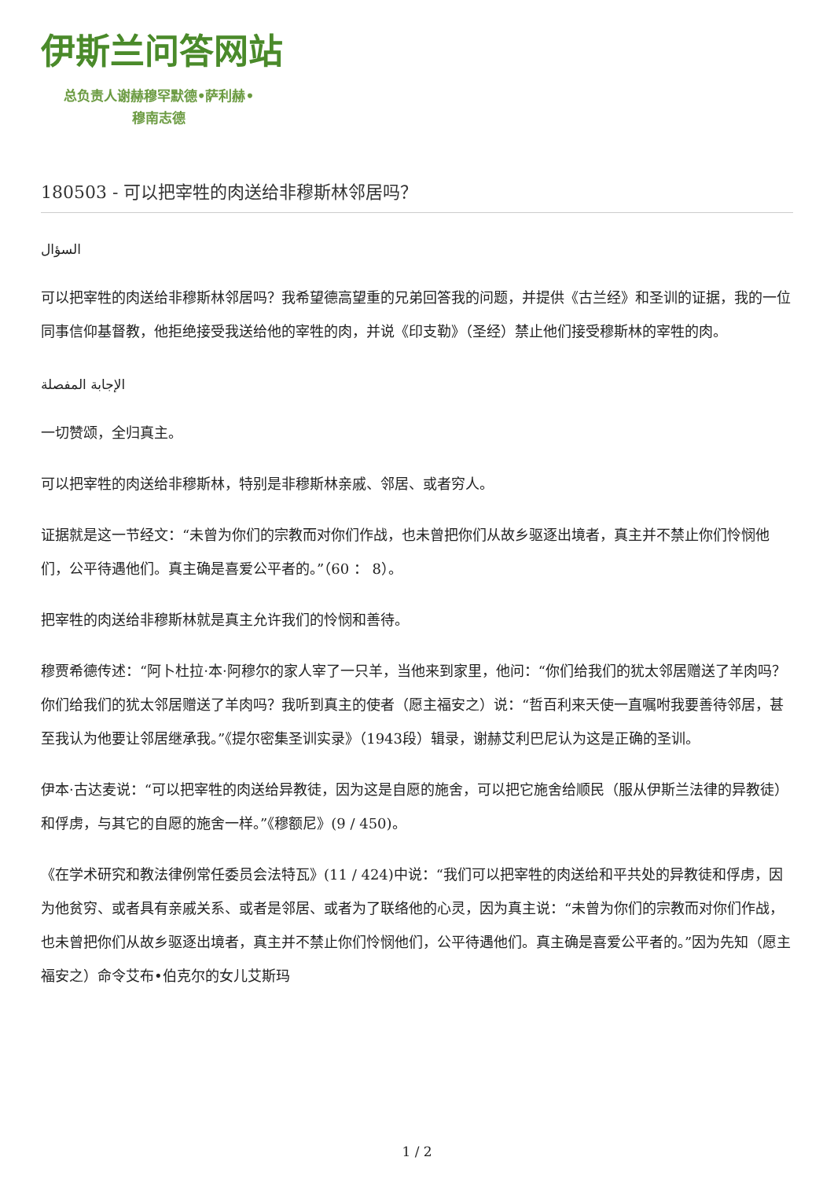伊斯兰问答网站
总负责人谢赫穆罕默德•萨利赫•
穆南志德
180503 - 可以把宰牲的肉送给非穆斯林邻居吗？
السؤال
可以把宰牲的肉送给非穆斯林邻居吗？我希望德高望重的兄弟回答我的问题，并提供《古兰经》和圣训的证据，我的一位同事信仰基督教，他拒绝接受我送给他的宰牲的肉，并说《印支勒》（圣经）禁止他们接受穆斯林的宰牲的肉。
الإجابة المفصلة
一切赞颂，全归真主。
可以把宰牲的肉送给非穆斯林，特别是非穆斯林亲戚、邻居、或者穷人。
证据就是这一节经文：“未曾为你们的宗教而对你们作战，也未曾把你们从故乡驱逐出境者，真主并不禁止你们怜悯他们，公平待遇他们。真主确是喜爱公平者的。”（60 ： 8）。
把宰牲的肉送给非穆斯林就是真主允许我们的怜悯和善待。
穆贾希德传述：“阿卜杜拉·本·阿穆尔的家人宰了一只羊，当他来到家里，他问：“你们给我们的犹太邻居赠送了羊肉吗？你们给我们的犹太邻居赠送了羊肉吗？我听到真主的使者（愿主福安之）说：“哲百利来天使一直嘱咐我要善待邻居，甚至我认为他要让邻居继承我。”《提尔密集圣训实录》（1943段）辑录，谢赫艾利巴尼认为这是正确的圣训。
伊本·古达麦说：“可以把宰牲的肉送给异教徒，因为这是自愿的施舍，可以把它施舍给顺民（服从伊斯兰法律的异教徒）和俘虏，与其它的自愿的施舍一样。”《穆额尼》(9 / 450)。
《在学术研究和教法律例常任委员会法特瓦》(11 / 424)中说：“我们可以把宰牲的肉送给和平共处的异教徒和俘虏，因为他贫穷、或者具有亲戚关系、或者是邻居、或者为了联络他的心灵，因为真主说：“未曾为你们的宗教而对你们作战，也未曾把你们从故乡驱逐出境者，真主并不禁止你们怜悯他们，公平待遇他们。真主确是喜爱公平者的。”因为先知（愿主福安之）命令艾布•伯克尔的女儿艾斯玛
1 / 2